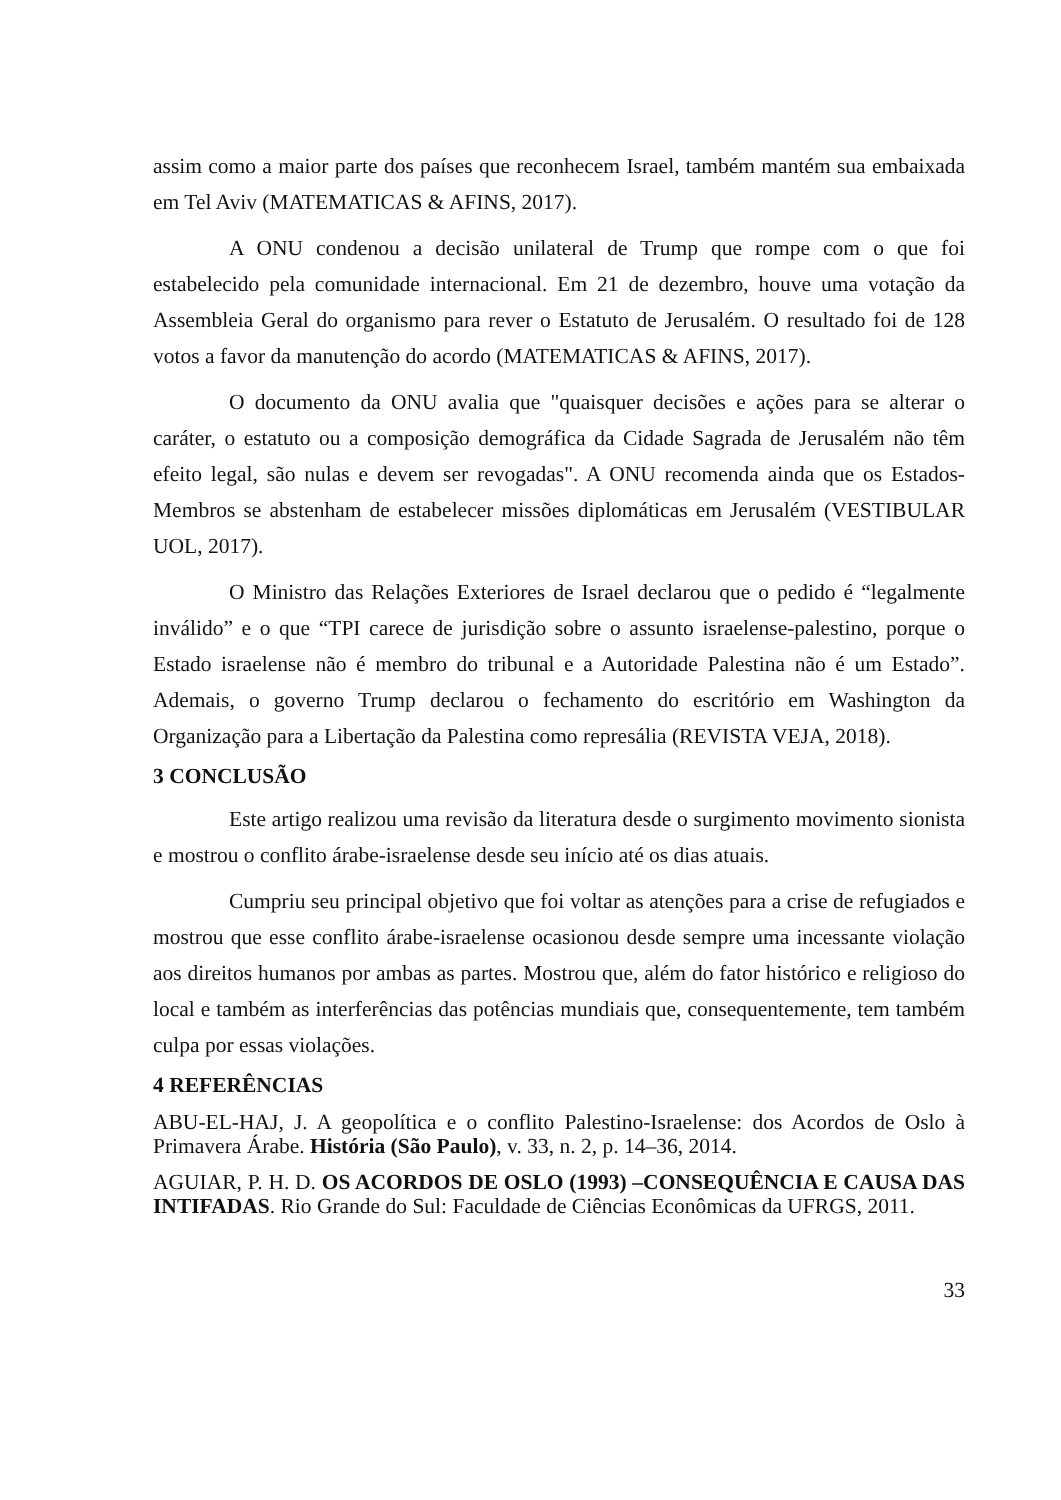assim como a maior parte dos países que reconhecem Israel, também mantém sua embaixada em Tel Aviv (MATEMATICAS & AFINS, 2017).
A ONU condenou a decisão unilateral de Trump que rompe com o que foi estabelecido pela comunidade internacional. Em 21 de dezembro, houve uma votação da Assembleia Geral do organismo para rever o Estatuto de Jerusalém. O resultado foi de 128 votos a favor da manutenção do acordo (MATEMATICAS & AFINS, 2017).
O documento da ONU avalia que "quaisquer decisões e ações para se alterar o caráter, o estatuto ou a composição demográfica da Cidade Sagrada de Jerusalém não têm efeito legal, são nulas e devem ser revogadas". A ONU recomenda ainda que os Estados-Membros se abstenham de estabelecer missões diplomáticas em Jerusalém (VESTIBULAR UOL, 2017).
O Ministro das Relações Exteriores de Israel declarou que o pedido é “legalmente inválido” e o que “TPI carece de jurisdição sobre o assunto israelense-palestino, porque o Estado israelense não é membro do tribunal e a Autoridade Palestina não é um Estado”. Ademais, o governo Trump declarou o fechamento do escritório em Washington da Organização para a Libertação da Palestina como represália (REVISTA VEJA, 2018).
3 CONCLUSÃO
Este artigo realizou uma revisão da literatura desde o surgimento movimento sionista e mostrou o conflito árabe-israelense desde seu início até os dias atuais.
Cumpriu seu principal objetivo que foi voltar as atenções para a crise de refugiados e mostrou que esse conflito árabe-israelense ocasionou desde sempre uma incessante violação aos direitos humanos por ambas as partes. Mostrou que, além do fator histórico e religioso do local e também as interferências das potências mundiais que, consequentemente, tem também culpa por essas violações.
4 REFERÊNCIAS
ABU-EL-HAJ, J. A geopolítica e o conflito Palestino-Israelense: dos Acordos de Oslo à Primavera Árabe. História (São Paulo), v. 33, n. 2, p. 14–36, 2014.
AGUIAR, P. H. D. OS ACORDOS DE OSLO (1993) –CONSEQUÊNCIA E CAUSA DAS INTIFADAS. Rio Grande do Sul: Faculdade de Ciências Econômicas da UFRGS, 2011.
33